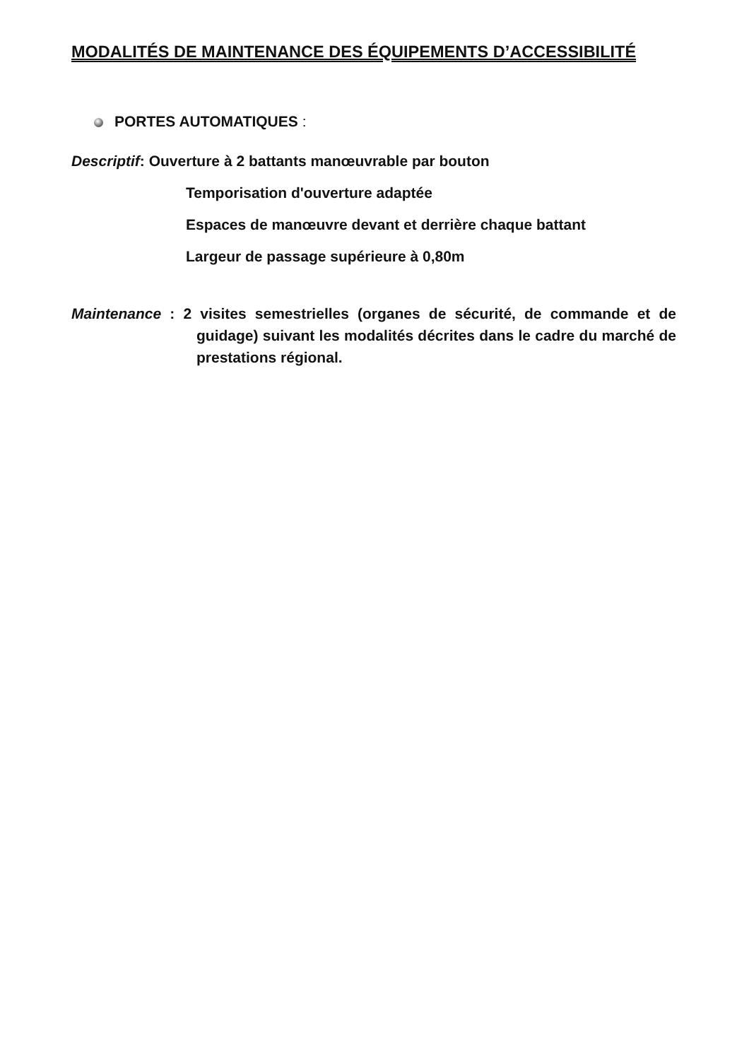MODALITÉS DE MAINTENANCE DES ÉQUIPEMENTS D’ACCESSIBILITÉ
PORTES AUTOMATIQUES :
Descriptif: Ouverture à 2 battants manœuvrable par bouton
Temporisation d'ouverture adaptée
Espaces de manœuvre devant et derrière chaque battant
Largeur de passage supérieure à 0,80m
Maintenance : 2 visites semestrielles (organes de sécurité, de commande et de guidage) suivant les modalités décrites dans le cadre du marché de prestations régional.